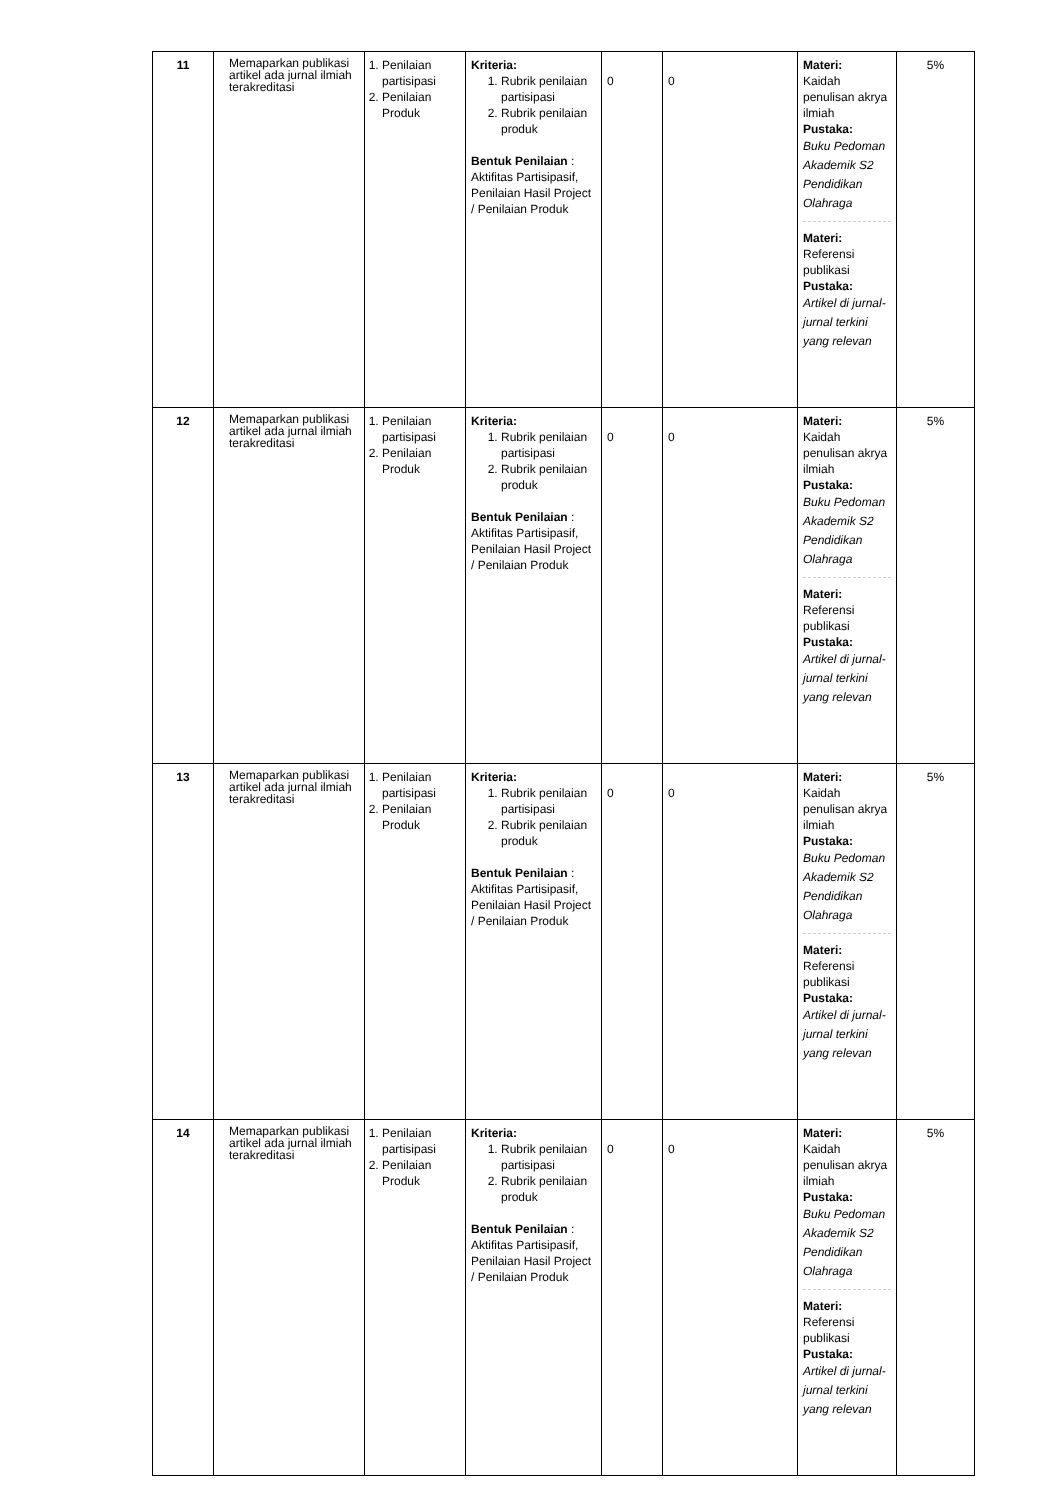| 11 | Memaparkan publikasi artikel ada jurnal ilmiah terakreditasi | 1. Penilaian partisipasi 2. Penilaian Produk | Kriteria: 1. Rubrik penilaian partisipasi 2. Rubrik penilaian produk Bentuk Penilaian : Aktifitas Partisipasif, Penilaian Hasil Project / Penilaian Produk | 0 | 0 | Materi: Kaidah penulisan akrya ilmiah Pustaka: Buku Pedoman Akademik S2 Pendidikan Olahraga Materi: Referensi publikasi Pustaka: Artikel di jurnal-jurnal terkini yang relevan | 5% |
| 12 | Memaparkan publikasi artikel ada jurnal ilmiah terakreditasi | 1. Penilaian partisipasi 2. Penilaian Produk | Kriteria: 1. Rubrik penilaian partisipasi 2. Rubrik penilaian produk Bentuk Penilaian : Aktifitas Partisipasif, Penilaian Hasil Project / Penilaian Produk | 0 | 0 | Materi: Kaidah penulisan akrya ilmiah Pustaka: Buku Pedoman Akademik S2 Pendidikan Olahraga Materi: Referensi publikasi Pustaka: Artikel di jurnal-jurnal terkini yang relevan | 5% |
| 13 | Memaparkan publikasi artikel ada jurnal ilmiah terakreditasi | 1. Penilaian partisipasi 2. Penilaian Produk | Kriteria: 1. Rubrik penilaian partisipasi 2. Rubrik penilaian produk Bentuk Penilaian : Aktifitas Partisipasif, Penilaian Hasil Project / Penilaian Produk | 0 | 0 | Materi: Kaidah penulisan akrya ilmiah Pustaka: Buku Pedoman Akademik S2 Pendidikan Olahraga Materi: Referensi publikasi Pustaka: Artikel di jurnal-jurnal terkini yang relevan | 5% |
| 14 | Memaparkan publikasi artikel ada jurnal ilmiah terakreditasi | 1. Penilaian partisipasi 2. Penilaian Produk | Kriteria: 1. Rubrik penilaian partisipasi 2. Rubrik penilaian produk Bentuk Penilaian : Aktifitas Partisipasif, Penilaian Hasil Project / Penilaian Produk | 0 | 0 | Materi: Kaidah penulisan akrya ilmiah Pustaka: Buku Pedoman Akademik S2 Pendidikan Olahraga Materi: Referensi publikasi Pustaka: Artikel di jurnal-jurnal terkini yang relevan | 5% |